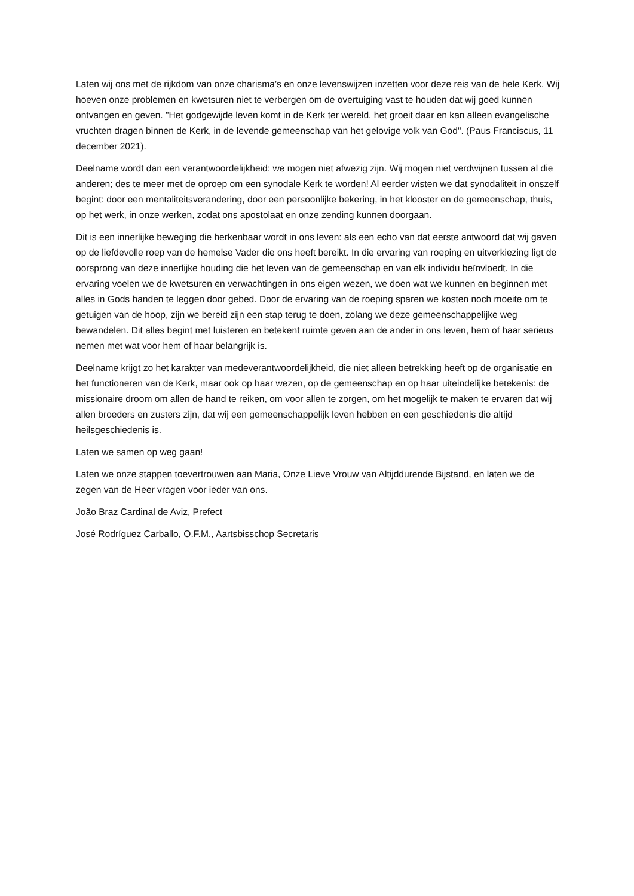Laten wij ons met de rijkdom van onze charisma’s en onze levenswijzen inzetten voor deze reis van de hele Kerk. Wij hoeven onze problemen en kwetsuren niet te verbergen om de overtuiging vast te houden dat wij goed kunnen ontvangen en geven. "Het godgewijde leven komt in de Kerk ter wereld, het groeit daar en kan alleen evangelische vruchten dragen binnen de Kerk, in de levende gemeenschap van het gelovige volk van God". (Paus Franciscus, 11 december 2021).
Deelname wordt dan een verantwoordelijkheid: we mogen niet afwezig zijn. Wij mogen niet verdwijnen tussen al die anderen; des te meer met de oproep om een synodale Kerk te worden! Al eerder wisten we dat synodaliteit in onszelf begint: door een mentaliteitsverandering, door een persoonlijke bekering, in het klooster en de gemeenschap, thuis, op het werk, in onze werken, zodat ons apostolaat en onze zending kunnen doorgaan.
Dit is een innerlijke beweging die herkenbaar wordt in ons leven: als een echo van dat eerste antwoord dat wij gaven op de liefdevolle roep van de hemelse Vader die ons heeft bereikt. In die ervaring van roeping en uitverkiezing ligt de oorsprong van deze innerlijke houding die het leven van de gemeenschap en van elk individu beïnvloedt. In die ervaring voelen we de kwetsuren en verwachtingen in ons eigen wezen, we doen wat we kunnen en beginnen met alles in Gods handen te leggen door gebed. Door de ervaring van de roeping sparen we kosten noch moeite om te getuigen van de hoop, zijn we bereid zijn een stap terug te doen, zolang we deze gemeenschappelijke weg bewandelen. Dit alles begint met luisteren en betekent ruimte geven aan de ander in ons leven, hem of haar serieus nemen met wat voor hem of haar belangrijk is.
Deelname krijgt zo het karakter van medeverantwoordelijkheid, die niet alleen betrekking heeft op de organisatie en het functioneren van de Kerk, maar ook op haar wezen, op de gemeenschap en op haar uiteindelijke betekenis: de missionaire droom om allen de hand te reiken, om voor allen te zorgen, om het mogelijk te maken te ervaren dat wij allen broeders en zusters zijn, dat wij een gemeenschappelijk leven hebben en een geschiedenis die altijd heilsgeschiedenis is.
Laten we samen op weg gaan!
Laten we onze stappen toevertrouwen aan Maria, Onze Lieve Vrouw van Altijddurende Bijstand, en laten we de zegen van de Heer vragen voor ieder van ons.
João Braz Cardinal de Aviz, Prefect
José Rodríguez Carballo, O.F.M., Aartsbisschop Secretaris